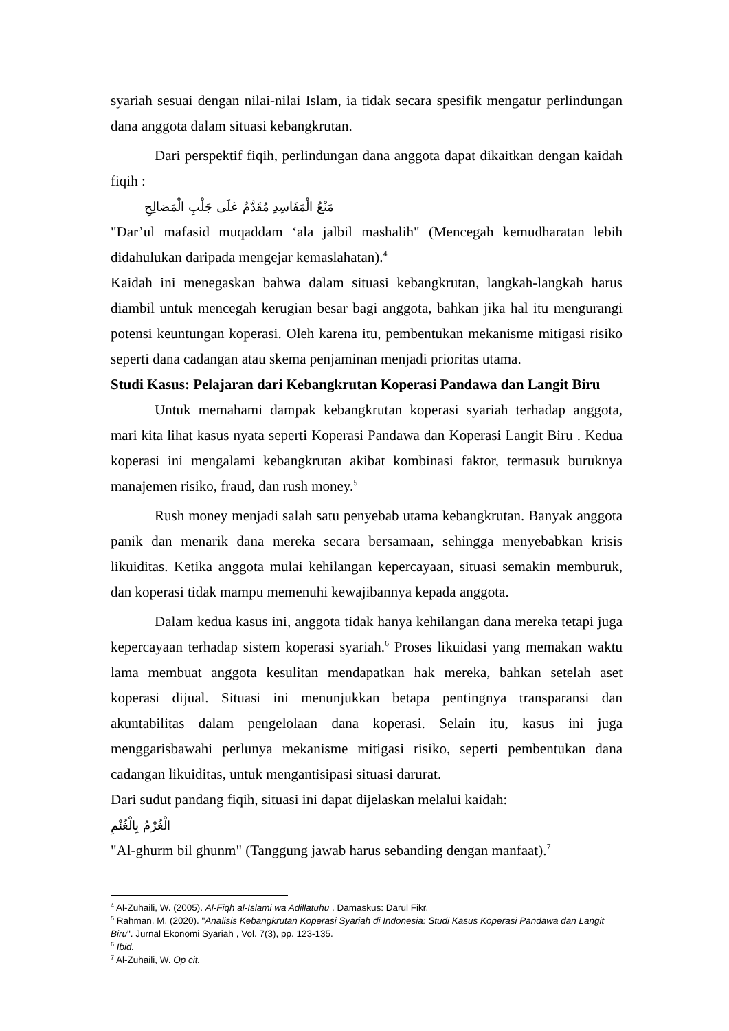syariah sesuai dengan nilai-nilai Islam, ia tidak secara spesifik mengatur perlindungan dana anggota dalam situasi kebangkrutan.
Dari perspektif fiqih, perlindungan dana anggota dapat dikaitkan dengan kaidah fiqih :
مَنْعُ الْمَفَاسِدِ مُقَدَّمٌ عَلَى جَلْبِ الْمَصَالِحِ
"Dar’ul mafasid muqaddam ‘ala jalbil mashalih" (Mencegah kemudharatan lebih didahulukan daripada mengejar kemaslahatan).<sup>4</sup>
Kaidah ini menegaskan bahwa dalam situasi kebangkrutan, langkah-langkah harus diambil untuk mencegah kerugian besar bagi anggota, bahkan jika hal itu mengurangi potensi keuntungan koperasi. Oleh karena itu, pembentukan mekanisme mitigasi risiko seperti dana cadangan atau skema penjaminan menjadi prioritas utama.
Studi Kasus: Pelajaran dari Kebangkrutan Koperasi Pandawa dan Langit Biru
Untuk memahami dampak kebangkrutan koperasi syariah terhadap anggota, mari kita lihat kasus nyata seperti Koperasi Pandawa dan Koperasi Langit Biru . Kedua koperasi ini mengalami kebangkrutan akibat kombinasi faktor, termasuk buruknya manajemen risiko, fraud, dan rush money.<sup>5</sup>
Rush money menjadi salah satu penyebab utama kebangkrutan. Banyak anggota panik dan menarik dana mereka secara bersamaan, sehingga menyebabkan krisis likuiditas. Ketika anggota mulai kehilangan kepercayaan, situasi semakin memburuk, dan koperasi tidak mampu memenuhi kewajibannya kepada anggota.
Dalam kedua kasus ini, anggota tidak hanya kehilangan dana mereka tetapi juga kepercayaan terhadap sistem koperasi syariah.<sup>6</sup> Proses likuidasi yang memakan waktu lama membuat anggota kesulitan mendapatkan hak mereka, bahkan setelah aset koperasi dijual. Situasi ini menunjukkan betapa pentingnya transparansi dan akuntabilitas dalam pengelolaan dana koperasi. Selain itu, kasus ini juga menggarisbawahi perlunya mekanisme mitigasi risiko, seperti pembentukan dana cadangan likuiditas, untuk mengantisipasi situasi darurat.
Dari sudut pandang fiqih, situasi ini dapat dijelaskan melalui kaidah:
الْغُرْمُ بِالْغُنْمِ
"Al-ghurm bil ghunm" (Tanggung jawab harus sebanding dengan manfaat).<sup>7</sup>
<sup>4</sup> Al-Zuhaili, W. (2005). Al-Fiqh al-Islami wa Adillatuhu . Damaskus: Darul Fikr.
<sup>5</sup> Rahman, M. (2020). "Analisis Kebangkrutan Koperasi Syariah di Indonesia: Studi Kasus Koperasi Pandawa dan Langit Biru". Jurnal Ekonomi Syariah , Vol. 7(3), pp. 123-135.
<sup>6</sup> Ibid.
<sup>7</sup> Al-Zuhaili, W. Op cit.